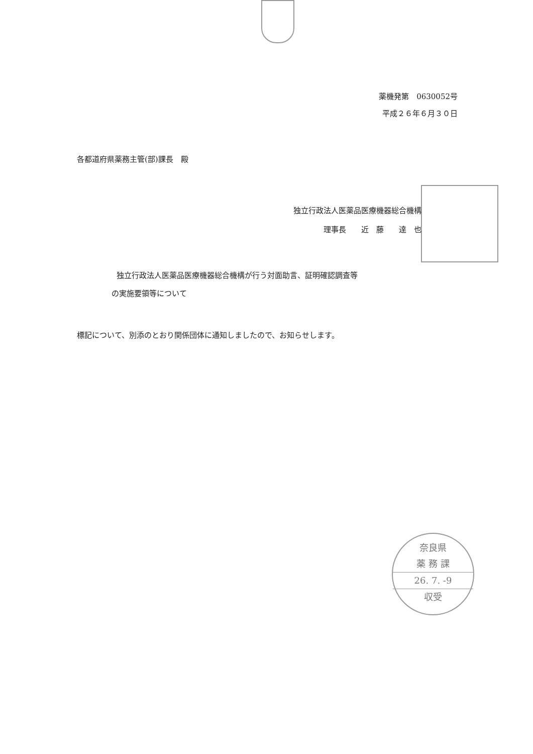薬機発第　0630052号
平成２６年６月３０日
各都道府県薬務主管(部)課長　殿
独立行政法人医薬品医療機器総合機構
理事長　　近　藤　　達　也
独立行政法人医薬品医療機器総合機構が行う対面助言、証明確認調査等
の実施要領等について
標記について、別添のとおり関係団体に通知しましたので、お知らせします。
奈良県
薬 務 課
26. 7. -9
収受